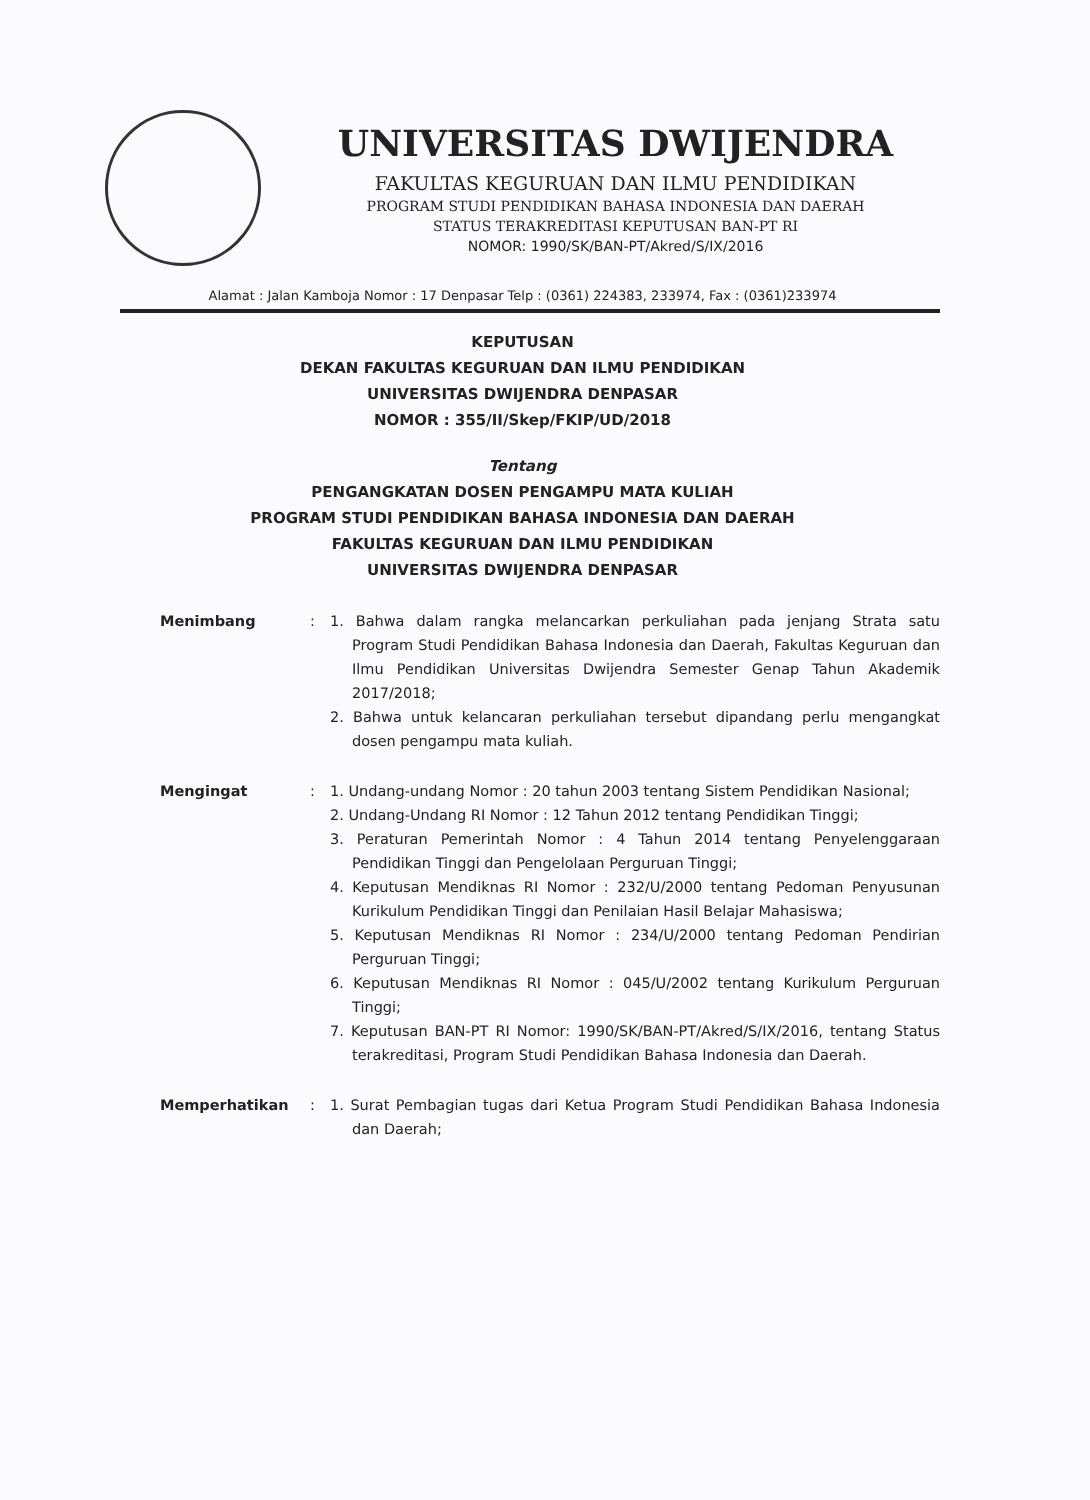UNIVERSITAS DWIJENDRA
FAKULTAS KEGURUAN DAN ILMU PENDIDIKAN
PROGRAM STUDI PENDIDIKAN BAHASA INDONESIA DAN DAERAH
STATUS TERAKREDITASI KEPUTUSAN BAN-PT RI
NOMOR: 1990/SK/BAN-PT/Akred/S/IX/2016
Alamat : Jalan Kamboja Nomor : 17 Denpasar Telp : (0361) 224383, 233974, Fax : (0361)233974
KEPUTUSAN
DEKAN FAKULTAS KEGURUAN DAN ILMU PENDIDIKAN
UNIVERSITAS DWIJENDRA DENPASAR
NOMOR : 355/II/Skep/FKIP/UD/2018
Tentang
PENGANGKATAN DOSEN PENGAMPU MATA KULIAH
PROGRAM STUDI PENDIDIKAN BAHASA INDONESIA DAN DAERAH
FAKULTAS KEGURUAN DAN ILMU PENDIDIKAN
UNIVERSITAS DWIJENDRA DENPASAR
Menimbang : 1. Bahwa dalam rangka melancarkan perkuliahan pada jenjang Strata satu Program Studi Pendidikan Bahasa Indonesia dan Daerah, Fakultas Keguruan dan Ilmu Pendidikan Universitas Dwijendra Semester Genap Tahun Akademik 2017/2018;
2. Bahwa untuk kelancaran perkuliahan tersebut dipandang perlu mengangkat dosen pengampu mata kuliah.
Mengingat : 1. Undang-undang Nomor : 20 tahun 2003 tentang Sistem Pendidikan Nasional;
2. Undang-Undang RI Nomor : 12 Tahun 2012 tentang Pendidikan Tinggi;
3. Peraturan Pemerintah Nomor : 4 Tahun 2014 tentang Penyelenggaraan Pendidikan Tinggi dan Pengelolaan Perguruan Tinggi;
4. Keputusan Mendiknas RI Nomor : 232/U/2000 tentang Pedoman Penyusunan Kurikulum Pendidikan Tinggi dan Penilaian Hasil Belajar Mahasiswa;
5. Keputusan Mendiknas RI Nomor : 234/U/2000 tentang Pedoman Pendirian Perguruan Tinggi;
6. Keputusan Mendiknas RI Nomor : 045/U/2002 tentang Kurikulum Perguruan Tinggi;
7. Keputusan BAN-PT RI Nomor: 1990/SK/BAN-PT/Akred/S/IX/2016, tentang Status terakreditasi, Program Studi Pendidikan Bahasa Indonesia dan Daerah.
Memperhatikan : 1. Surat Pembagian tugas dari Ketua Program Studi Pendidikan Bahasa Indonesia dan Daerah;